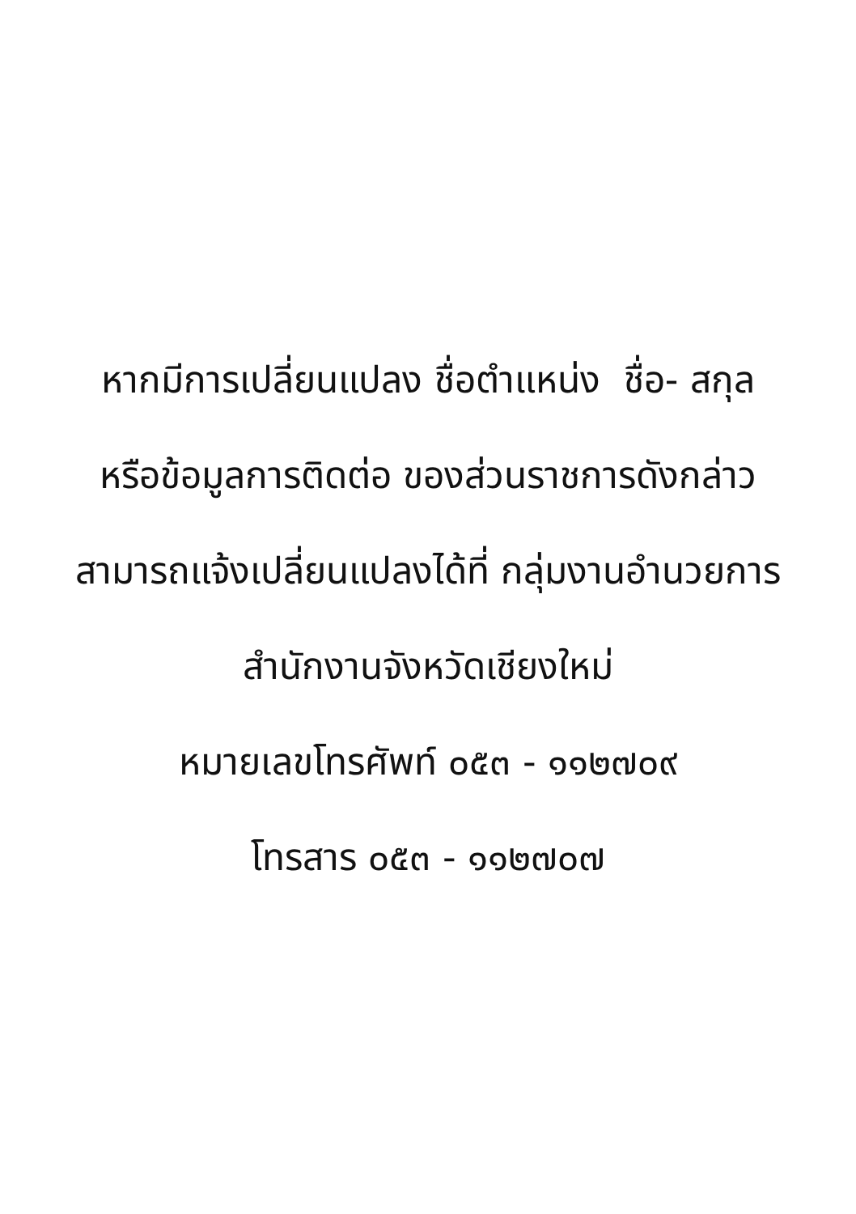หากมีการเปลี่ยนแปลง ชื่อตำแหน่ง ชื่อ- สกุล
หรือข้อมูลการติดต่อ ของส่วนราชการดังกล่าว
สามารถแจ้งเปลี่ยนแปลงได้ที่ กลุ่มงานอำนวยการ
สำนักงานจังหวัดเชียงใหม่
หมายเลขโทรศัพท์ ๐๕๓ - ๑๑๒๗๐๙
โทรสาร ๐๕๓ - ๑๑๒๗๐๗